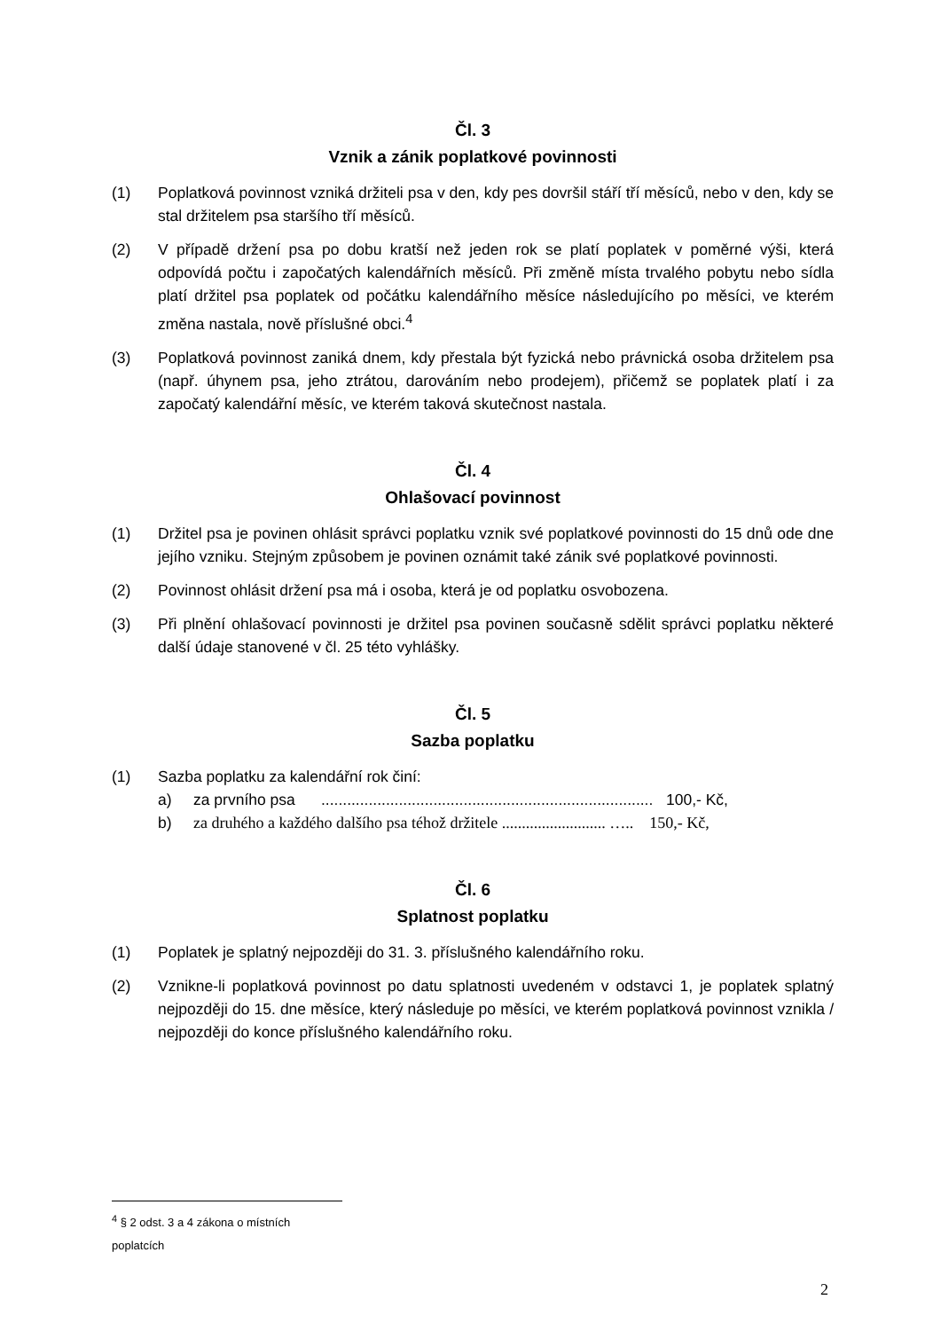Čl. 3
Vznik a zánik poplatkové povinnosti
(1) Poplatková povinnost vzniká držiteli psa v den, kdy pes dovršil stáří tří měsíců, nebo v den, kdy se stal držitelem psa staršího tří měsíců.
(2) V případě držení psa po dobu kratší než jeden rok se platí poplatek v poměrné výši, která odpovídá počtu i započatých kalendářních měsíců. Při změně místa trvalého pobytu nebo sídla platí držitel psa poplatek od počátku kalendářního měsíce následujícího po měsíci, ve kterém změna nastala, nově příslušné obci.<sup>4</sup>
(3) Poplatková povinnost zaniká dnem, kdy přestala být fyzická nebo právnická osoba držitelem psa (např. úhynem psa, jeho ztrátou, darováním nebo prodejem), přičemž se poplatek platí i za započatý kalendářní měsíc, ve kterém taková skutečnost nastala.
Čl. 4
Ohlašovací povinnost
(1) Držitel psa je povinen ohlásit správci poplatku vznik své poplatkové povinnosti do 15 dnů ode dne jejího vzniku. Stejným způsobem je povinen oznámit také zánik své poplatkové povinnosti.
(2) Povinnost ohlásit držení psa má i osoba, která je od poplatku osvobozena.
(3) Při plnění ohlašovací povinnosti je držitel psa povinen současně sdělit správci poplatku některé další údaje stanovené v čl. 25 této vyhlášky.
Čl. 5
Sazba poplatku
(1) Sazba poplatku za kalendářní rok činí:
a) za prvního psa ............................................................................. 100,- Kč,
b) za druhého a každého dalšího psa téhož držitele .......................... ….. 150,- Kč,
Čl. 6
Splatnost poplatku
(1) Poplatek je splatný nejpozději do 31. 3. příslušného kalendářního roku.
(2) Vznikne-li poplatková povinnost po datu splatnosti uvedeném v odstavci 1, je poplatek splatný nejpozději do 15. dne měsíce, který následuje po měsíci, ve kterém poplatková povinnost vznikla / nejpozději do konce příslušného kalendářního roku.
<sup>4</sup> § 2 odst. 3 a 4 zákona o místních poplatcích
2